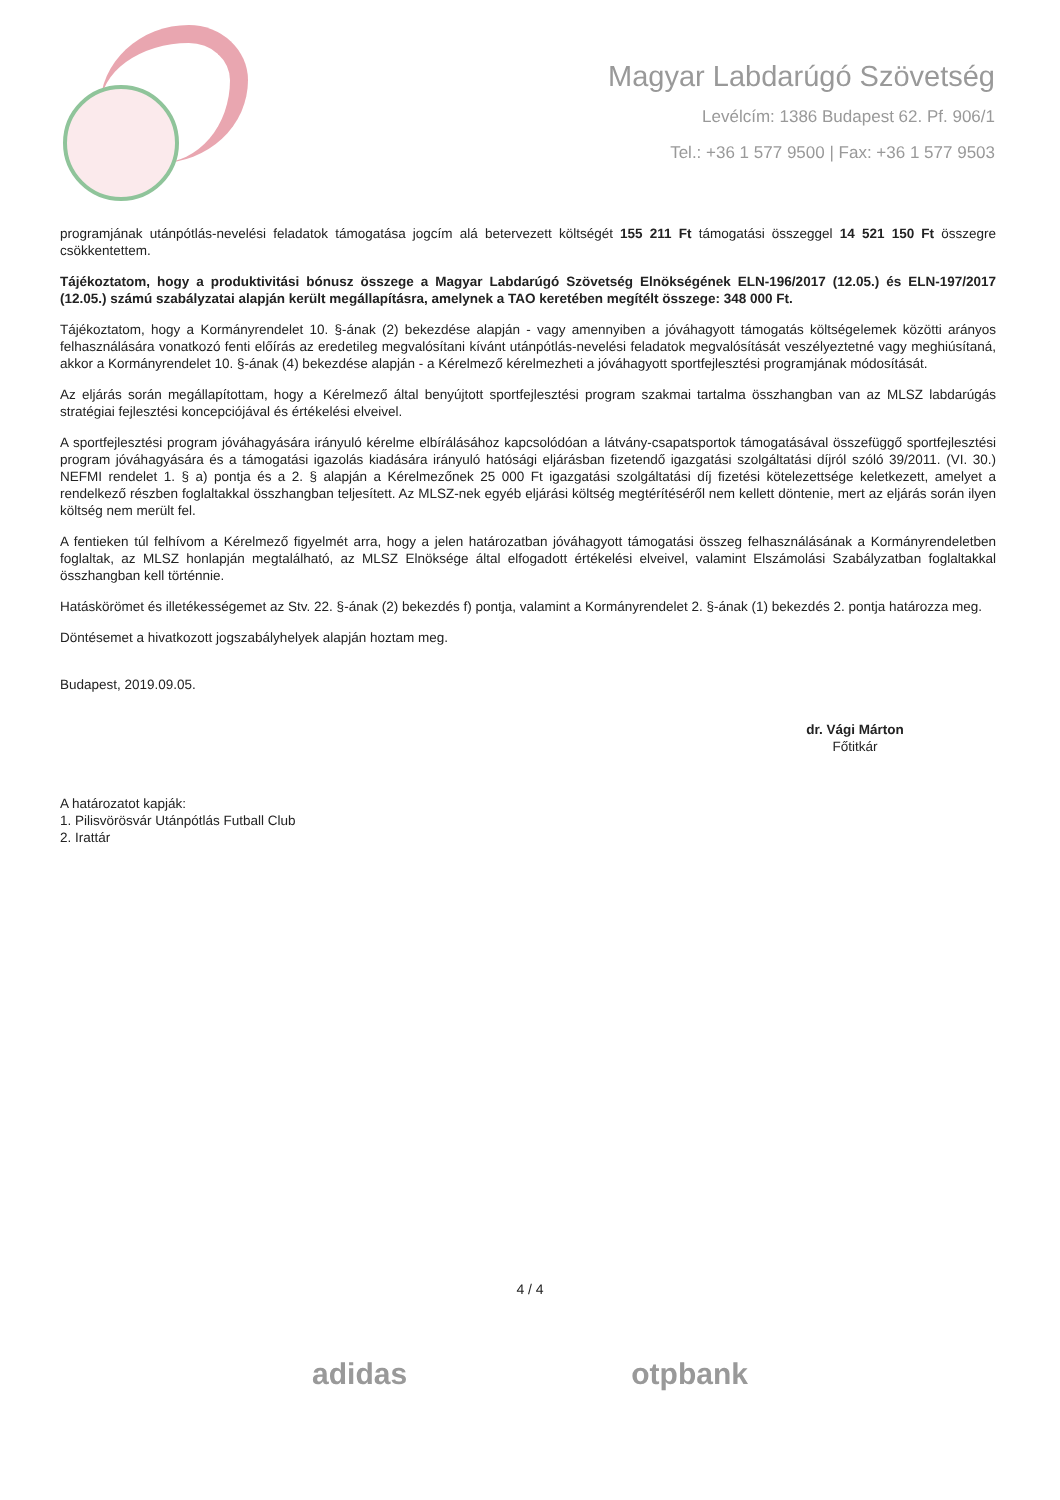Magyar Labdarúgó Szövetség
Levélcím: 1386 Budapest 62. Pf. 906/1
Tel.: +36 1 577 9500 | Fax: +36 1 577 9503
programjának utánpótlás-nevelési feladatok támogatása jogcím alá betervezett költségét 155 211 Ft támogatási összeggel 14 521 150 Ft összegre csökkentettem.
Tájékoztatom, hogy a produktivitási bónusz összege a Magyar Labdarúgó Szövetség Elnökségének ELN-196/2017 (12.05.) és ELN-197/2017 (12.05.) számú szabályzatai alapján került megállapításra, amelynek a TAO keretében megítélt összege: 348 000 Ft.
Tájékoztatom, hogy a Kormányrendelet 10. §-ának (2) bekezdése alapján - vagy amennyiben a jóváhagyott támogatás költségelemek közötti arányos felhasználására vonatkozó fenti előírás az eredetileg megvalósítani kívánt utánpótlás-nevelési feladatok megvalósítását veszélyeztetné vagy meghiúsítaná, akkor a Kormányrendelet 10. §-ának (4) bekezdése alapján - a Kérelmező kérelmezheti a jóváhagyott sportfejlesztési programjának módosítását.
Az eljárás során megállapítottam, hogy a Kérelmező által benyújtott sportfejlesztési program szakmai tartalma összhangban van az MLSZ labdarúgás stratégiai fejlesztési koncepciójával és értékelési elveivel.
A sportfejlesztési program jóváhagyására irányuló kérelme elbírálásához kapcsolódóan a látvány-csapatsportok támogatásával összefüggő sportfejlesztési program jóváhagyására és a támogatási igazolás kiadására irányuló hatósági eljárásban fizetendő igazgatási szolgáltatási díjról szóló 39/2011. (VI. 30.) NEFMI rendelet 1. § a) pontja és a 2. § alapján a Kérelmezőnek 25 000 Ft igazgatási szolgáltatási díj fizetési kötelezettsége keletkezett, amelyet a rendelkező részben foglaltakkal összhangban teljesített. Az MLSZ-nek egyéb eljárási költség megtérítéséről nem kellett döntenie, mert az eljárás során ilyen költség nem merült fel.
A fentieken túl felhívom a Kérelmező figyelmét arra, hogy a jelen határozatban jóváhagyott támogatási összeg felhasználásának a Kormányrendeletben foglaltak, az MLSZ honlapján megtalálható, az MLSZ Elnöksége által elfogadott értékelési elveivel, valamint Elszámolási Szabályzatban foglaltakkal összhangban kell történnie.
Hatáskörömet és illetékességemet az Stv. 22. §-ának (2) bekezdés f) pontja, valamint a Kormányrendelet 2. §-ának (1) bekezdés 2. pontja határozza meg.
Döntésemet a hivatkozott jogszabályhelyek alapján hoztam meg.
Budapest, 2019.09.05.
dr. Vági Márton
Főtitkár
A határozatot kapják:
1. Pilisvörösvár Utánpótlás Futball Club
2. Irattár
4 / 4
adidas otpbank